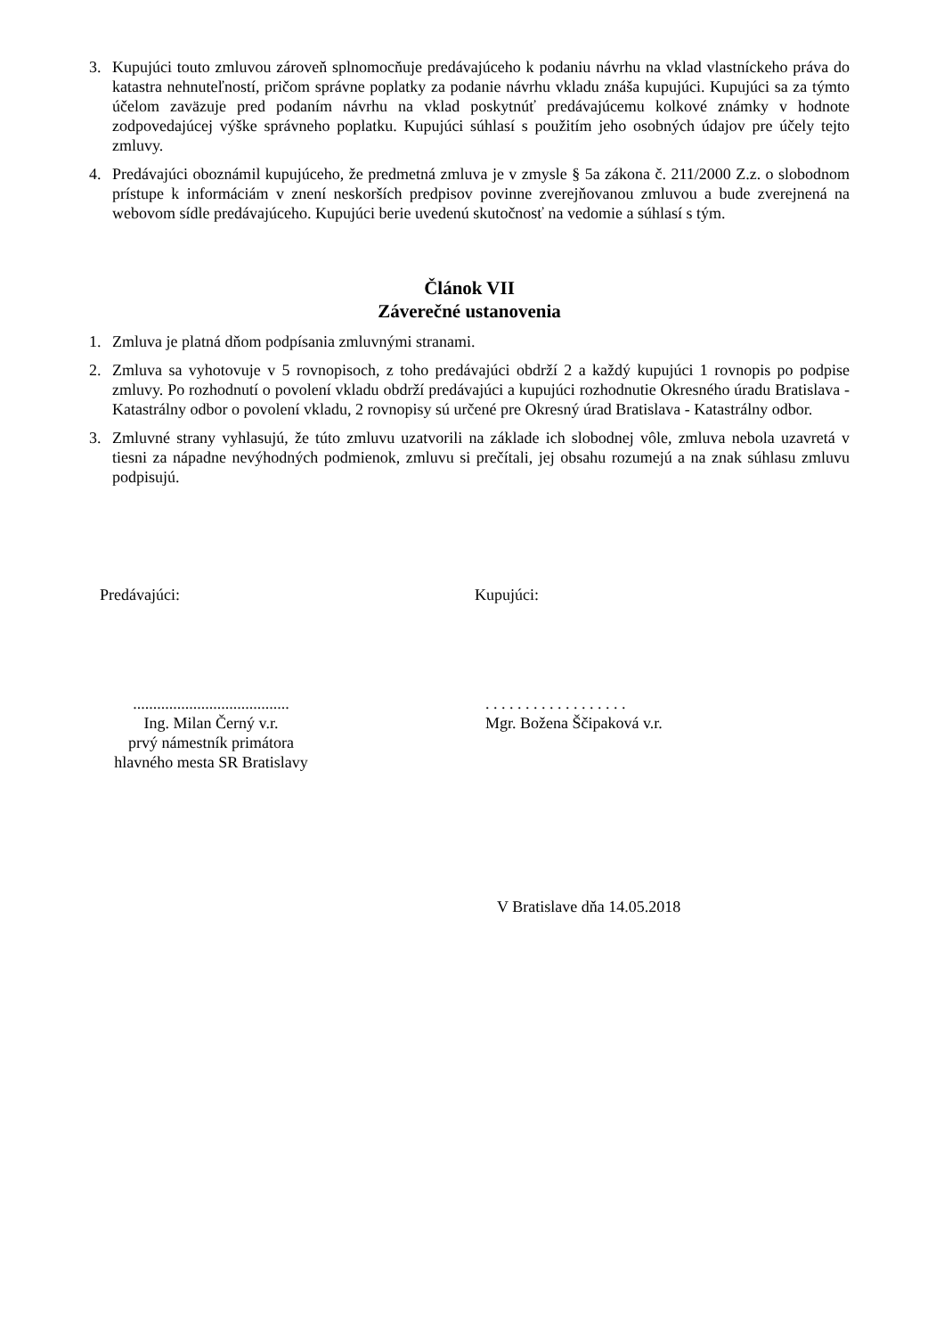3. Kupujúci touto zmluvou zároveň splnomocňuje predávajúceho k podaniu návrhu na vklad vlastníckeho práva do katastra nehnuteľností, pričom správne poplatky za podanie návrhu vkladu znáša kupujúci. Kupujúci sa za týmto účelom zaväzuje pred podaním návrhu na vklad poskytnúť predávajúcemu kolkové známky v hodnote zodpovedajúcej výške správneho poplatku. Kupujúci súhlasí s použitím jeho osobných údajov pre účely tejto zmluvy.
4. Predávajúci oboznámil kupujúceho, že predmetná zmluva je v zmysle § 5a zákona č. 211/2000 Z.z. o slobodnom prístupe k informáciám v znení neskorších predpisov povinne zverejňovanou zmluvou a bude zverejnená na webovom sídle predávajúceho. Kupujúci berie uvedenú skutočnosť na vedomie a súhlasí s tým.
Článok VII
Záverečné ustanovenia
1. Zmluva je platná dňom podpísania zmluvnými stranami.
2. Zmluva sa vyhotovuje v 5 rovnopisoch, z toho predávajúci obdrží 2 a každý kupujúci 1 rovnopis po podpise zmluvy. Po rozhodnutí o povolení vkladu obdrží predávajúci a kupujúci rozhodnutie Okresného úradu Bratislava - Katastrálny odbor o povolení vkladu, 2 rovnopisy sú určené pre Okresný úrad Bratislava - Katastrálny odbor.
3. Zmluvné strany vyhlasujú, že túto zmluvu uzatvorili na základe ich slobodnej vôle, zmluva nebola uzavretá v tiesni za nápadne nevýhodných podmienok, zmluvu si prečítali, jej obsahu rozumejú a na znak súhlasu zmluvu podpisujú.
Predávajúci:
.......................................
Ing. Milan Černý v.r.
prvý námestník primátora
hlavného mesta SR Bratislavy
Kupujúci:
. . . . . . . . . . . . . . . . . .
Mgr. Božena Ščipaková v.r.
V Bratislave dňa 14.05.2018